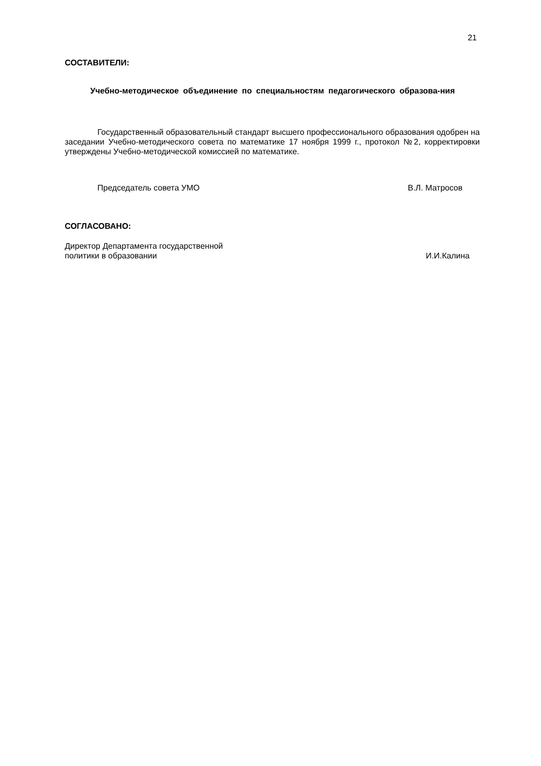21
СОСТАВИТЕЛИ:
Учебно-методическое объединение по специальностям педагогического образова-ния
Государственный образовательный стандарт высшего профессионального образования одобрен на заседании Учебно-методического совета по математике 17 ноября 1999 г., протокол №2, корректировки утверждены Учебно-методической комиссией по математике.
Председатель совета УМО В.Л. Матросов
СОГЛАСОВАНО:
Директор Департамента государственной
политики в образовании И.И.Калина